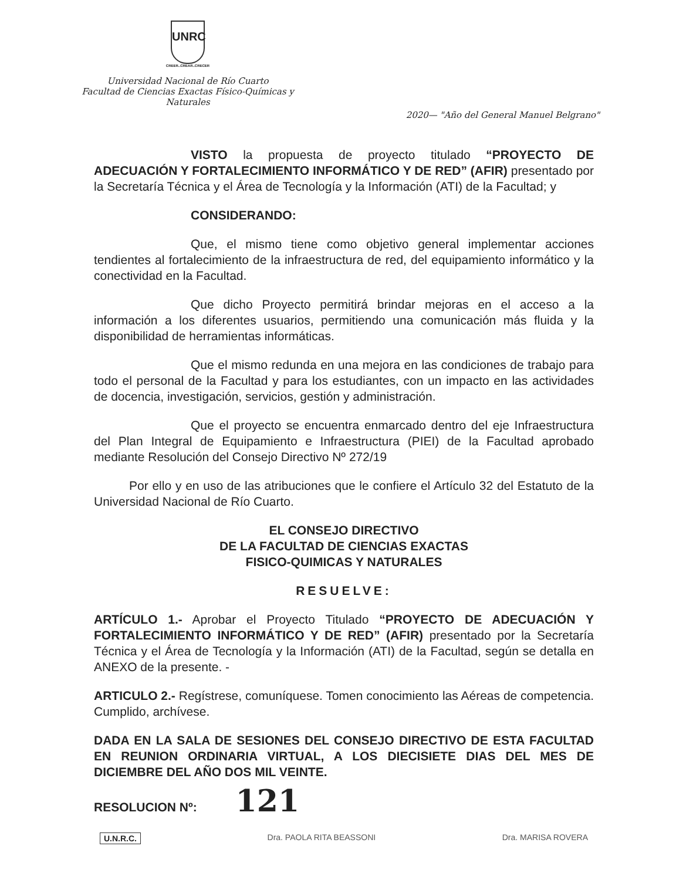UNRC
CREER..CREAR..CRECER
Universidad Nacional de Río Cuarto
Facultad de Ciencias Exactas Físico-Químicas y Naturales
2020— "Año del General Manuel Belgrano"
VISTO la propuesta de proyecto titulado “PROYECTO DE ADECUACIÓN Y FORTALECIMIENTO INFORMÁTICO Y DE RED” (AFIR) presentado por la Secretaría Técnica y el Área de Tecnología y la Información (ATI) de la Facultad; y
CONSIDERANDO:
Que, el mismo tiene como objetivo general implementar acciones tendientes al fortalecimiento de la infraestructura de red, del equipamiento informático y la conectividad en la Facultad.
Que dicho Proyecto permitirá brindar mejoras en el acceso a la información a los diferentes usuarios, permitiendo una comunicación más fluida y la disponibilidad de herramientas informáticas.
Que el mismo redunda en una mejora en las condiciones de trabajo para todo el personal de la Facultad y para los estudiantes, con un impacto en las actividades de docencia, investigación, servicios, gestión y administración.
Que el proyecto se encuentra enmarcado dentro del eje Infraestructura del Plan Integral de Equipamiento e Infraestructura (PIEI) de la Facultad aprobado mediante Resolución del Consejo Directivo Nº 272/19
Por ello y en uso de las atribuciones que le confiere el Artículo 32 del Estatuto de la Universidad Nacional de Río Cuarto.
EL CONSEJO DIRECTIVO
DE LA FACULTAD DE CIENCIAS EXACTAS
FISICO-QUIMICAS Y NATURALES
RESUELVE:
ARTÍCULO 1.- Aprobar el Proyecto Titulado “PROYECTO DE ADECUACIÓN Y FORTALECIMIENTO INFORMÁTICO Y DE RED” (AFIR) presentado por la Secretaría Técnica y el Área de Tecnología y la Información (ATI) de la Facultad, según se detalla en ANEXO de la presente. -
ARTICULO 2.- Regístrese, comuníquese. Tomen conocimiento las Aéreas de competencia. Cumplido, archívese.
DADA EN LA SALA DE SESIONES DEL CONSEJO DIRECTIVO DE ESTA FACULTAD EN REUNION ORDINARIA VIRTUAL, A LOS DIECISIETE DIAS DEL MES DE DICIEMBRE DEL AÑO DOS MIL VEINTE.
RESOLUCION Nº: 121
U.N.R.C. Dra. PAOLA RITA BEASSONI Dra. MARISA ROVERA